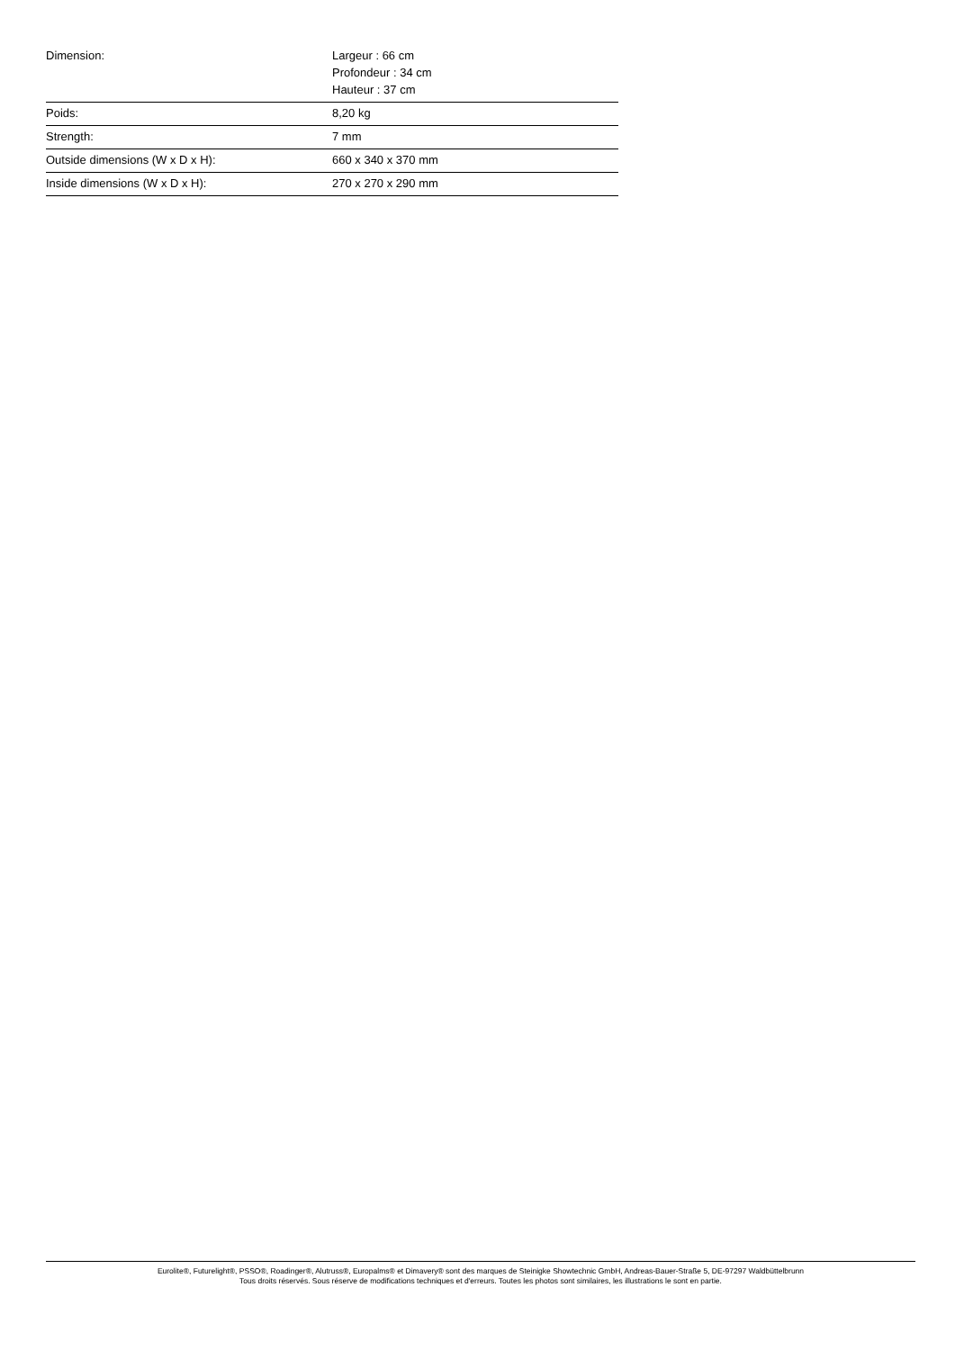| Dimension: | Largeur : 66 cm Profondeur : 34 cm Hauteur : 37 cm |
| Poids: | 8,20 kg |
| Strength: | 7 mm |
| Outside dimensions (W x D x H): | 660 x 340 x 370 mm |
| Inside dimensions (W x D x H): | 270 x 270 x 290 mm |
Eurolite®, Futurelight®, PSSO®, Roadinger®, Alutruss®, Europalms® et Dimavery® sont des marques de Steinigke Showtechnic GmbH, Andreas-Bauer-Straße 5, DE-97297 Waldbüttelbrunn
Tous droits réservés. Sous réserve de modifications techniques et d'erreurs. Toutes les photos sont similaires, les illustrations le sont en partie.